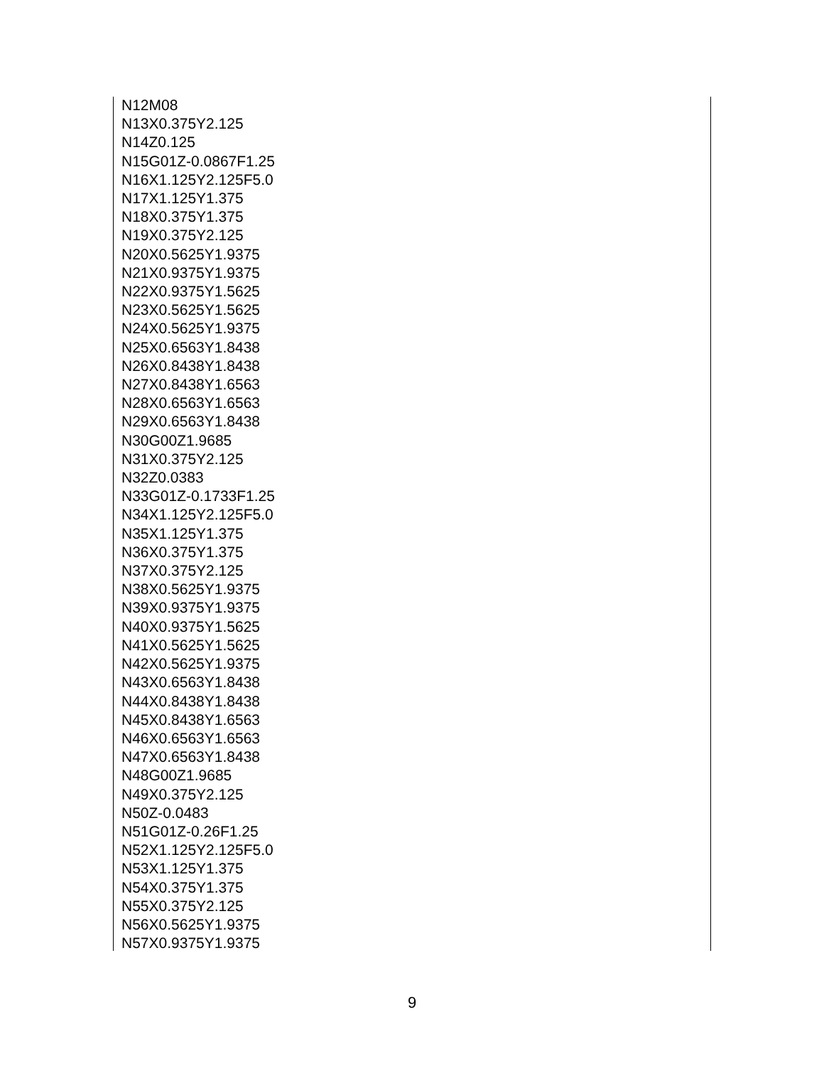N12M08
N13X0.375Y2.125
N14Z0.125
N15G01Z-0.0867F1.25
N16X1.125Y2.125F5.0
N17X1.125Y1.375
N18X0.375Y1.375
N19X0.375Y2.125
N20X0.5625Y1.9375
N21X0.9375Y1.9375
N22X0.9375Y1.5625
N23X0.5625Y1.5625
N24X0.5625Y1.9375
N25X0.6563Y1.8438
N26X0.8438Y1.8438
N27X0.8438Y1.6563
N28X0.6563Y1.6563
N29X0.6563Y1.8438
N30G00Z1.9685
N31X0.375Y2.125
N32Z0.0383
N33G01Z-0.1733F1.25
N34X1.125Y2.125F5.0
N35X1.125Y1.375
N36X0.375Y1.375
N37X0.375Y2.125
N38X0.5625Y1.9375
N39X0.9375Y1.9375
N40X0.9375Y1.5625
N41X0.5625Y1.5625
N42X0.5625Y1.9375
N43X0.6563Y1.8438
N44X0.8438Y1.8438
N45X0.8438Y1.6563
N46X0.6563Y1.6563
N47X0.6563Y1.8438
N48G00Z1.9685
N49X0.375Y2.125
N50Z-0.0483
N51G01Z-0.26F1.25
N52X1.125Y2.125F5.0
N53X1.125Y1.375
N54X0.375Y1.375
N55X0.375Y2.125
N56X0.5625Y1.9375
N57X0.9375Y1.9375
9